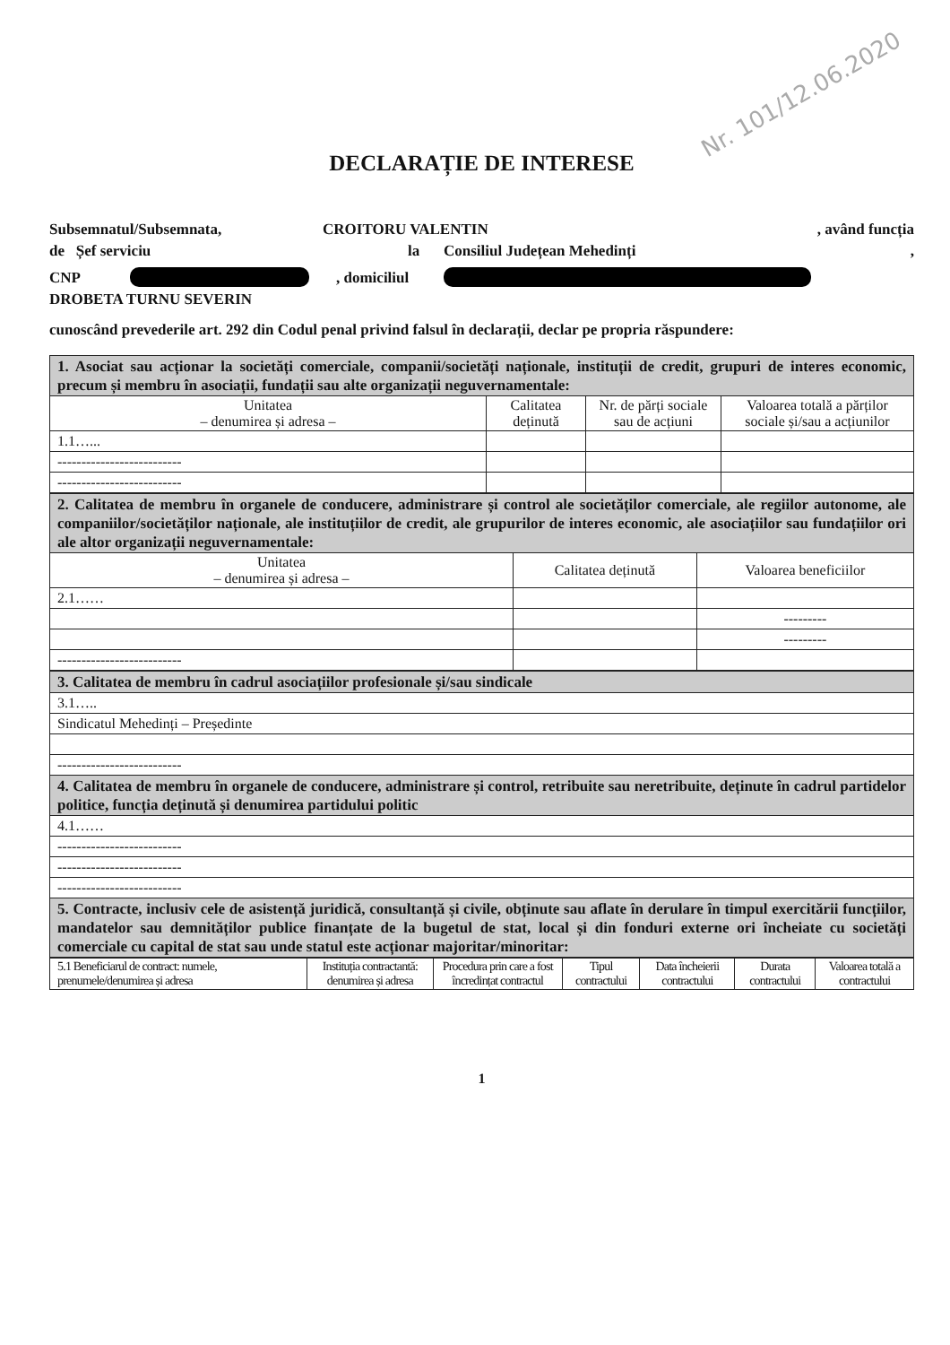Nr. 101/12.06.2020
DECLARAȚIE DE INTERESE
Subsemnatul/Subsemnata, CROITORU VALENTIN, având funcția
de Șef serviciu la Consiliul Județean Mehedinți,
CNP , domiciliul
DROBETA TURNU SEVERIN
cunoscând prevederile art. 292 din Codul penal privind falsul în declarații, declar pe propria răspundere:
| 1. Asociat sau acționar la societăți comerciale, companii/societăți naționale, instituții de credit, grupuri de interes economic, precum și membru în asociații, fundații sau alte organizații neguvernamentale: | | | |
| Unitatea – denumirea și adresa – | Calitatea deținută | Nr. de părți sociale sau de acțiuni | Valoarea totală a părților sociale și/sau a acțiunilor |
| 1.1…... | | | |
| -------------------------- | | | |
| -------------------------- | | | |
| 2. Calitatea de membru în organele de conducere, administrare și control ale societăților comerciale, ale regiilor autonome, ale companiilor/societăților naționale, ale instituțiilor de credit, ale grupurilor de interes economic, ale asociațiilor sau fundațiilor ori ale altor organizații neguvernamentale: | | |
| Unitatea – denumirea și adresa – | Calitatea deținută | Valoarea beneficiilor |
| 2.1…… | | |
| | | --------- |
| | | --------- |
| -------------------------- | | |
| 3. Calitatea de membru în cadrul asociațiilor profesionale și/sau sindicale |
| 3.1….. |
| Sindicatul Mehedinți – Președinte |
| -------------------------- |
| 4. Calitatea de membru în organele de conducere, administrare și control, retribuite sau neretribuite, deținute în cadrul partidelor politice, funcția deținută și denumirea partidului politic |
| 4.1…… |
| -------------------------- |
| -------------------------- |
| -------------------------- |
| 5. Contracte, inclusiv cele de asistență juridică, consultanță și civile, obținute sau aflate în derulare în timpul exercitării funcțiilor, mandatelor sau demnităților publice finanțate de la bugetul de stat, local și din fonduri externe ori încheiate cu societăți comerciale cu capital de stat sau unde statul este acționar majoritar/minoritar: |
| 5.1 Beneficiarul de contract: numele, prenumele/denumirea și adresa | Instituția contractantă: denumirea și adresa | Procedura prin care a fost încredințat contractul | Tipul contractului | Data încheierii contractului | Durata contractului | Valoarea totală a contractului |
| --- | --- | --- | --- | --- | --- | --- |
1